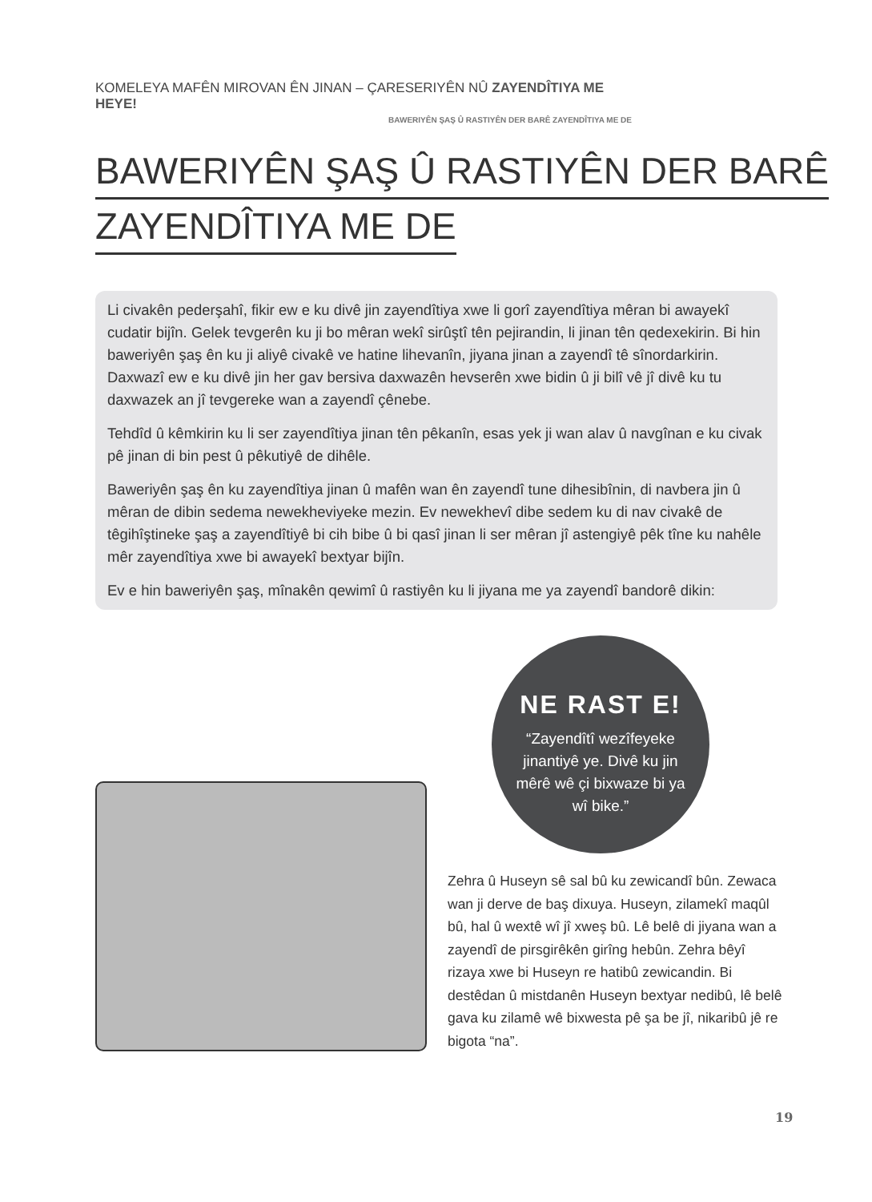KOMELEYA MAFÊN MIROVAN ÊN JINAN – ÇARESERIYÊN NÛ ZAYENDÎTIYA ME HEYE!
BAWERIYÊN ŞAŞ Û RASTIYÊN DER BARÊ ZAYENDÎTIYA ME DE
BAWERIYÊN ŞAŞ Û RASTIYÊN DER BARÊ
ZAYENDÎTIYA ME DE
Li civakên pederşahî, fikir ew e ku divê jin zayendîtiya xwe li gorî zayendîtiya mêran bi awayekî cudatir bijîn. Gelek tevgerên ku ji bo mêran wekî sirûştî tên pejirandin, li jinan tên qedexekirin. Bi hin baweriyên şaş ên ku ji aliyê civakê ve hatine lihevanîn, jiyana jinan a zayendî tê sînordarkirin. Daxwazî ew e ku divê jin her gav bersiva daxwazên hevserên xwe bidin û ji bilî vê jî divê ku tu daxwazek an jî tevgereke wan a zayendî çênebe.
Tehdîd û kêmkirin ku li ser zayendîtiya jinan tên pêkanîn, esas yek ji wan alav û navgînan e ku civak pê jinan di bin pest û pêkutiyê de dihêle.
Baweriyên şaş ên ku zayendîtiya jinan û mafên wan ên zayendî tune dihesibînin, di navbera jin û mêran de dibin sedema newekheviyeke mezin. Ev newekhevî dibe sedem ku di nav civakê de têgihîştineke şaş a zayendîtiyê bi cih bibe û bi qasî jinan li ser mêran jî astengiyê pêk tîne ku nahêle mêr zayendîtiya xwe bi awayekî bextyar bijîn.
Ev e hin baweriyên şaş, mînakên qewimî û rastiyên ku li jiyana me ya zayendî bandorê dikin:
NE RAST E!
“Zayendîtî wezîfeyeke jinantiyê ye. Divê ku jin mêrê wê çi bixwaze bi ya wî bike.”
Zehra û Huseyn sê sal bû ku zewicandî bûn. Zewaca wan ji derve de baş dixuya. Huseyn, zilamekî maqûl bû, hal û wextê wî jî xweş bû. Lê belê di jiyana wan a zayendî de pirsgirêkên girîng hebûn. Zehra bêyî rizaya xwe bi Huseyn re hatibû zewicandin. Bi destêdan û mistdanên Huseyn bextyar nedibû, lê belê gava ku zilamê wê bixwesta pê şa be jî, nikaribû jê re bigota “na”.
19